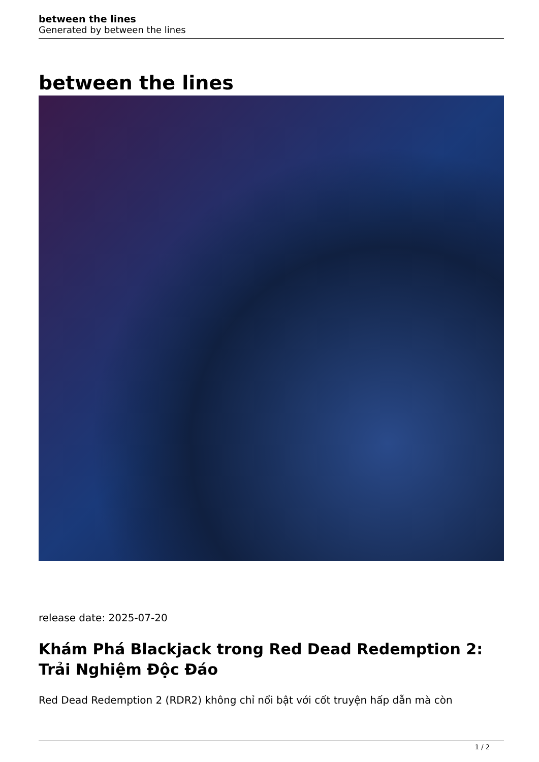between the lines
Generated by between the lines
between the lines
release date: 2025-07-20
Khám Phá Blackjack trong Red Dead Redemption 2: Trải Nghiệm Độc Đáo
Red Dead Redemption 2 (RDR2) không chỉ nổi bật với cốt truyện hấp dẫn mà còn
1 / 2